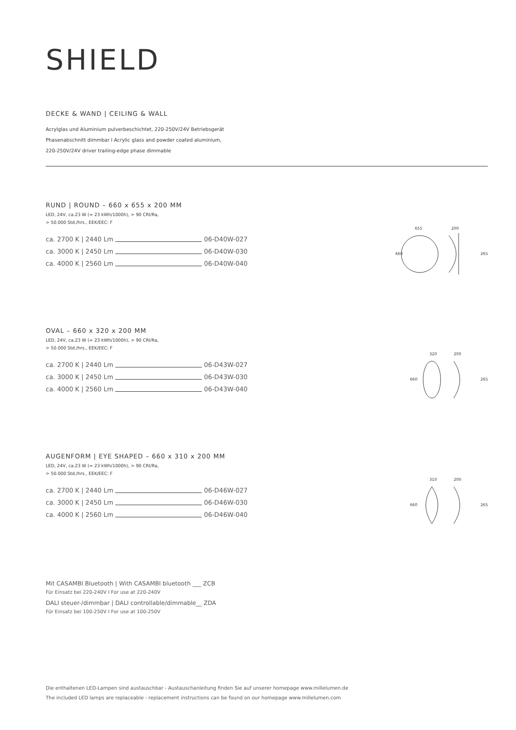SHIELD
DECKE & WAND | CEILING & WALL
Acrylglas und Aluminium pulverbeschichtet, 220-250V/24V Betriebsgerät
Phasenabschnitt dimmbar I Acrylic glass and powder coated aluminium,
220-250V/24V driver trailing-edge phase dimmable
RUND | ROUND – 660 x 655 x 200 MM
LED, 24V, ca.23 W (= 23 kWh/1000h), > 90 CRI/Ra,
> 50.000 Std./hrs., EEK/EEC: F
ca. 2700 K | 2440 Lm
06-D40W-027
ca. 3000 K | 2450 Lm
06-D40W-030
ca. 4000 K | 2560 Lm
06-D40W-040
655
200
660
265
OVAL – 660 x 320 x 200 MM
LED, 24V, ca.23 W (= 23 kWh/1000h), > 90 CRI/Ra,
> 50.000 Std./hrs., EEK/EEC: F
ca. 2700 K | 2440 Lm
06-D43W-027
ca. 3000 K | 2450 Lm
06-D43W-030
ca. 4000 K | 2560 Lm
06-D43W-040
320
200
660
265
AUGENFORM | EYE SHAPED – 660 x 310 x 200 MM
LED, 24V, ca.23 W (= 23 kWh/1000h), > 90 CRI/Ra,
> 50.000 Std./hrs., EEK/EEC: F
ca. 2700 K | 2440 Lm
06-D46W-027
ca. 3000 K | 2450 Lm
06-D46W-030
ca. 4000 K | 2560 Lm
06-D46W-040
310
200
660
265
Mit CASAMBI Bluetooth | With CASAMBI bluetooth ___ ZCB
Für Einsatz bei 220-240V I For use at 220-240V
DALI steuer-/dimmbar | DALI controllable/dimmable__ ZDA
Für Einsatz bei 100-250V I For use at 100-250V
Die enthaltenen LED-Lampen sind austauschbar - Austauschanleitung finden Sie auf unserer homepage www.millelumen.de
The included LED lamps are replaceable - replacement instructions can be found on our homepage www.millelumen.com